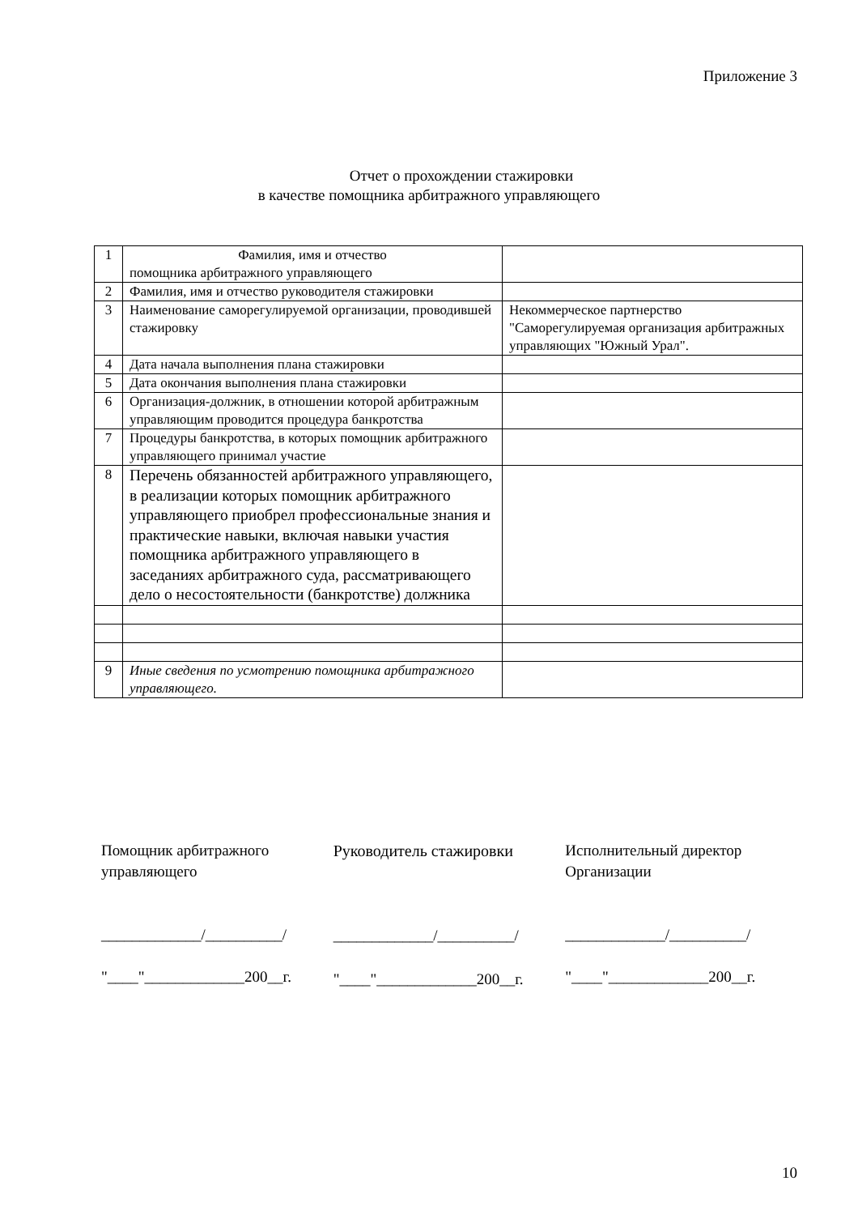Приложение 3
Отчет о прохождении стажировки
в качестве помощника арбитражного управляющего
| 1 | Фамилия, имя и отчество помощника арбитражного управляющего | |
| 2 | Фамилия, имя и отчество руководителя стажировки | |
| 3 | Наименование саморегулируемой организации, проводившей стажировку | Некоммерческое партнерство "Саморегулируемая организация арбитражных управляющих "Южный Урал". |
| 4 | Дата начала выполнения плана стажировки | |
| 5 | Дата окончания выполнения плана стажировки | |
| 6 | Организация-должник, в отношении которой арбитражным управляющим проводится процедура банкротства | |
| 7 | Процедуры банкротства, в которых помощник арбитражного управляющего принимал участие | |
| 8 | Перечень обязанностей арбитражного управляющего, в реализации которых помощник арбитражного управляющего приобрел профессиональные знания и практические навыки, включая навыки участия помощника арбитражного управляющего в заседаниях арбитражного суда, рассматривающего дело о несостоятельности (банкротстве) должника | |
| 9 | Иные сведения по усмотрению помощника арбитражного управляющего. | |
Помощник арбитражного управляющего
_____________/__________/
"____"_____________200__г.
Руководитель стажировки
_____________/__________/
"____"_____________200__г.
Исполнительный директор Организации
_____________/__________/
"____"_____________200__г.
10